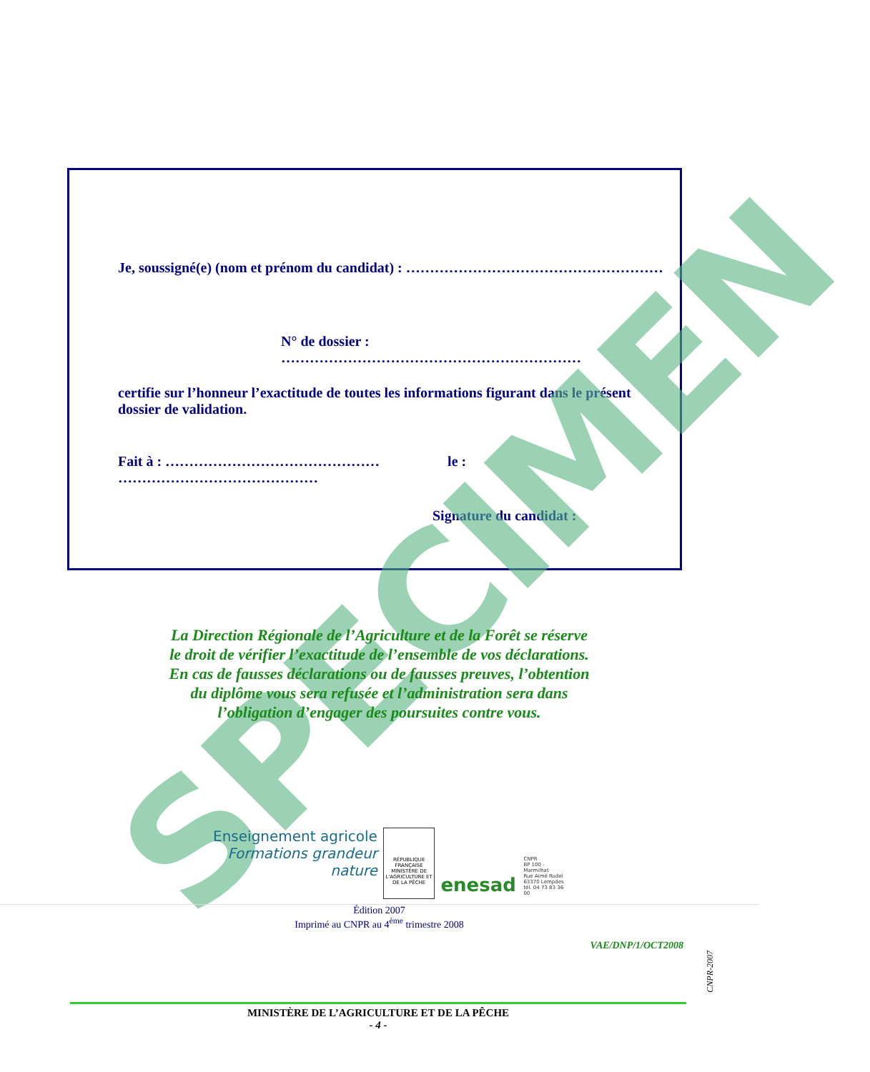Je, soussigné(e) (nom et prénom du candidat) : ………………………………………………
N° de dossier : ………………………………………………………
certifie sur l’honneur l’exactitude de toutes les informations figurant dans le présent dossier de validation.
Fait à : ……………………………………… le : ……………………………………
Signature du candidat :
SPECIMEN
La Direction Régionale de l’Agriculture et de la Forêt se réserve
le droit de vérifier l’exactitude de l’ensemble de vos déclarations.
En cas de fausses déclarations ou de fausses preuves, l’obtention
du diplôme vous sera refusée et l’administration sera dans
l’obligation d’engager des poursuites contre vous.
Enseignement agricole
Formations grandeur nature
RÉPUBLIQUE FRANÇAISE
MINISTÈRE DE L'AGRICULTURE ET DE LA PÊCHE
enesad
CNPR
BP 100 - Marmilhat
Rue Aimé Rudel
63370 Lempdes
tél. 04 73 83 36 00
Édition 2007
Imprimé au CNPR au 4<sup>ème</sup> trimestre 2008
VAE/DNP/1/OCT2008
CNPR-2007
MINISTÈRE DE L’AGRICULTURE ET DE LA PÊCHE
- 4 -